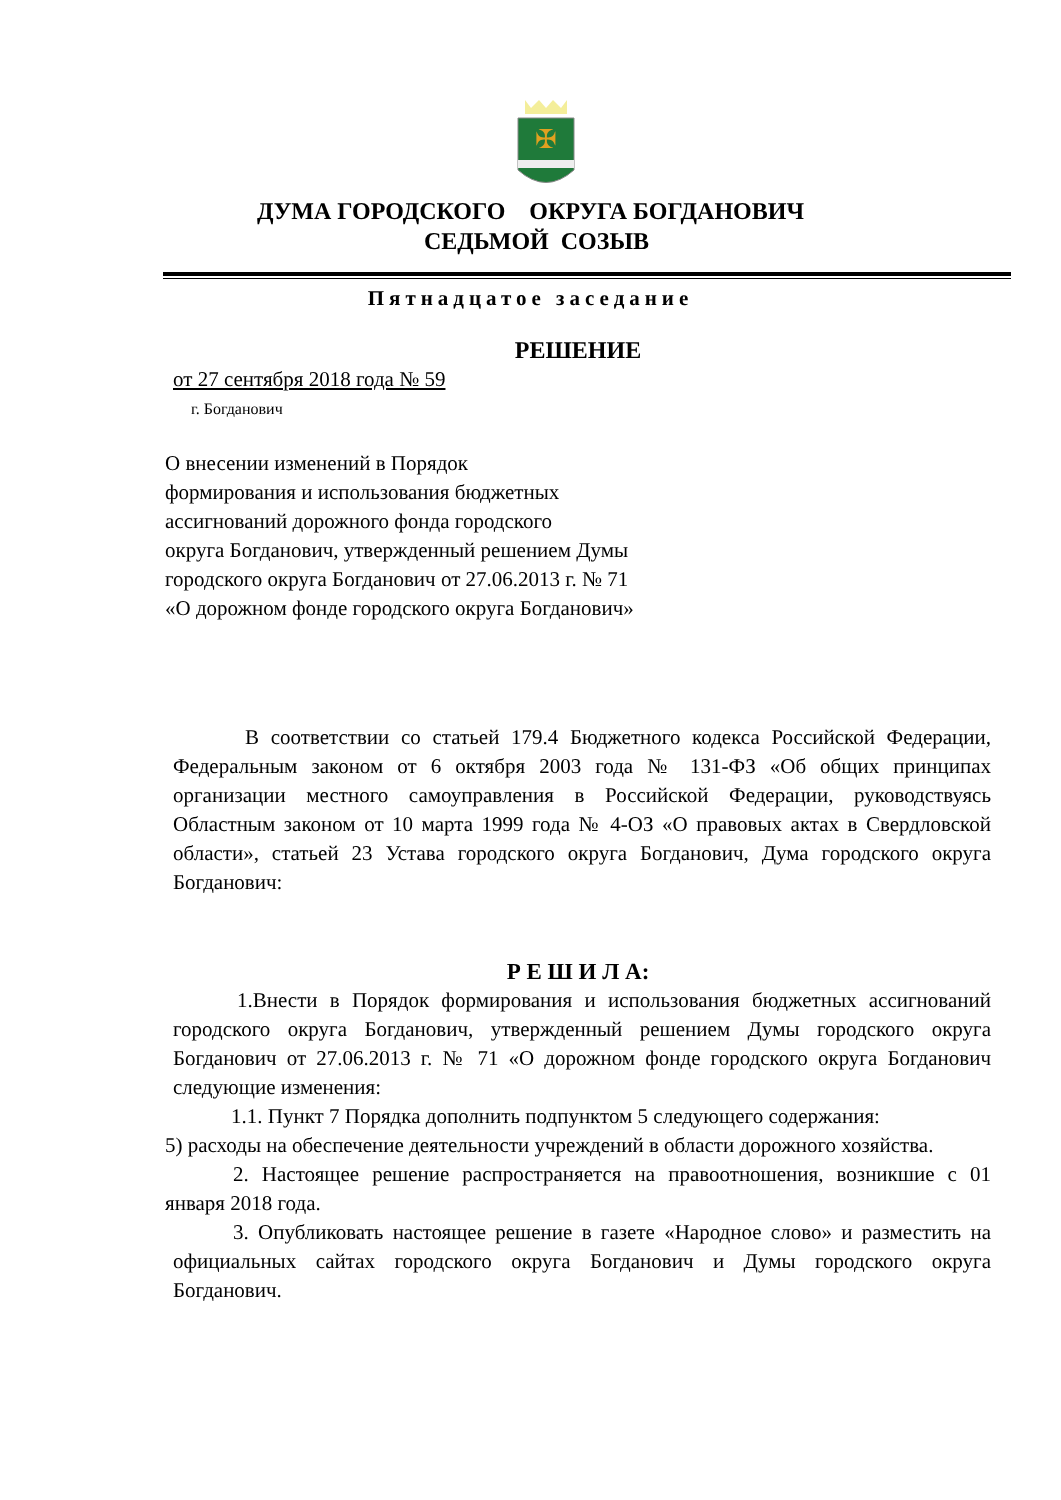✠
ДУМА ГОРОДСКОГО ОКРУГА БОГДАНОВИЧ
СЕДЬМОЙ СОЗЫВ
Пятнадцатое заседание
РЕШЕНИЕ
от 27 сентября 2018 года № 59
г. Богданович
О внесении изменений в Порядок
формирования и использования бюджетных
ассигнований дорожного фонда городского
округа Богданович, утвержденный решением Думы
городского округа Богданович от 27.06.2013 г. № 71
«О дорожном фонде городского округа Богданович»
В соответствии со статьей 179.4 Бюджетного кодекса Российской Федерации, Федеральным законом от 6 октября 2003 года № 131-ФЗ «Об общих принципах организации местного самоуправления в Российской Федерации, руководствуясь Областным законом от 10 марта 1999 года № 4-ОЗ «О правовых актах в Свердловской области», статьей 23 Устава городского округа Богданович, Дума городского округа Богданович:
Р Е Ш И Л А:
1.Внести в Порядок формирования и использования бюджетных ассигнований городского округа Богданович, утвержденный решением Думы городского округа Богданович от 27.06.2013 г. № 71 «О дорожном фонде городского округа Богданович следующие изменения:
1.1. Пункт 7 Порядка дополнить подпунктом 5 следующего содержания:
5) расходы на обеспечение деятельности учреждений в области дорожного хозяйства.
2. Настоящее решение распространяется на правоотношения, возникшие с 01 января 2018 года.
3. Опубликовать настоящее решение в газете «Народное слово» и разместить на официальных сайтах городского округа Богданович и Думы городского округа Богданович.